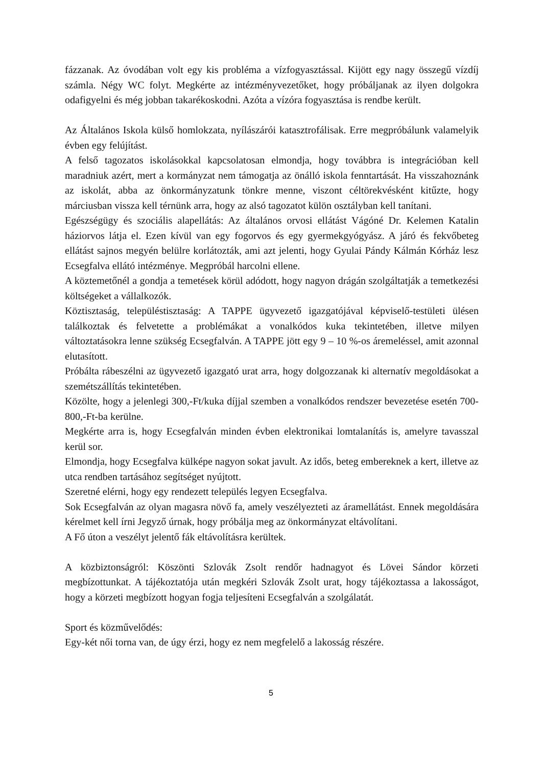fázzanak. Az óvodában volt egy kis probléma a vízfogyasztással. Kijött egy nagy összegű vízdíj számla. Négy WC folyt. Megkérte az intézményvezetőket, hogy próbáljanak az ilyen dolgokra odafigyelni és még jobban takarékoskodni. Azóta a vízóra fogyasztása is rendbe került.
Az Általános Iskola külső homlokzata, nyílászárói katasztrofálisak. Erre megpróbálunk valamelyik évben egy felújítást.
A felső tagozatos iskolásokkal kapcsolatosan elmondja, hogy továbbra is integrációban kell maradniuk azért, mert a kormányzat nem támogatja az önálló iskola fenntartását. Ha visszahoznánk az iskolát, abba az önkormányzatunk tönkre menne, viszont céltörekvésként kitűzte, hogy márciusban vissza kell térnünk arra, hogy az alsó tagozatot külön osztályban kell tanítani.
Egészségügy és szociális alapellátás: Az általános orvosi ellátást Vágóné Dr. Kelemen Katalin háziorvos látja el. Ezen kívül van egy fogorvos és egy gyermekgyógyász. A járó és fekvőbeteg ellátást sajnos megyén belülre korlátozták, ami azt jelenti, hogy Gyulai Pándy Kálmán Kórház lesz Ecsegfalva ellátó intézménye. Megpróbál harcolni ellene.
A köztemetőnél a gondja a temetések körül adódott, hogy nagyon drágán szolgáltatják a temetkezési költségeket a vállalkozók.
Köztisztaság, településtisztaság: A TAPPE ügyvezető igazgatójával képviselő-testületi ülésen találkoztak és felvetette a problémákat a vonalkódos kuka tekintetében, illetve milyen változtatásokra lenne szükség Ecsegfalván. A TAPPE jött egy 9 – 10 %-os áremeléssel, amit azonnal elutasított.
Próbálta rábeszélni az ügyvezető igazgató urat arra, hogy dolgozzanak ki alternatív megoldásokat a szemétszállítás tekintetében.
Közölte, hogy a jelenlegi 300,-Ft/kuka díjjal szemben a vonalkódos rendszer bevezetése esetén 700- 800,-Ft-ba kerülne.
Megkérte arra is, hogy Ecsegfalván minden évben elektronikai lomtalanítás is, amelyre tavasszal kerül sor.
Elmondja, hogy Ecsegfalva külképe nagyon sokat javult. Az idős, beteg embereknek a kert, illetve az utca rendben tartásához segítséget nyújtott.
Szeretné elérni, hogy egy rendezett település legyen Ecsegfalva.
Sok Ecsegfalván az olyan magasra növő fa, amely veszélyezteti az áramellátást. Ennek megoldására kérelmet kell írni Jegyző úrnak, hogy próbálja meg az önkormányzat eltávolítani.
A Fő úton a veszélyt jelentő fák eltávolításra kerültek.
A közbiztonságról: Köszönti Szlovák Zsolt rendőr hadnagyot és Lövei Sándor körzeti megbízottunkat. A tájékoztatója után megkéri Szlovák Zsolt urat, hogy tájékoztassa a lakosságot, hogy a körzeti megbízott hogyan fogja teljesíteni Ecsegfalván a szolgálatát.
Sport és közművelődés:
Egy-két női torna van, de úgy érzi, hogy ez nem megfelelő a lakosság részére.
5